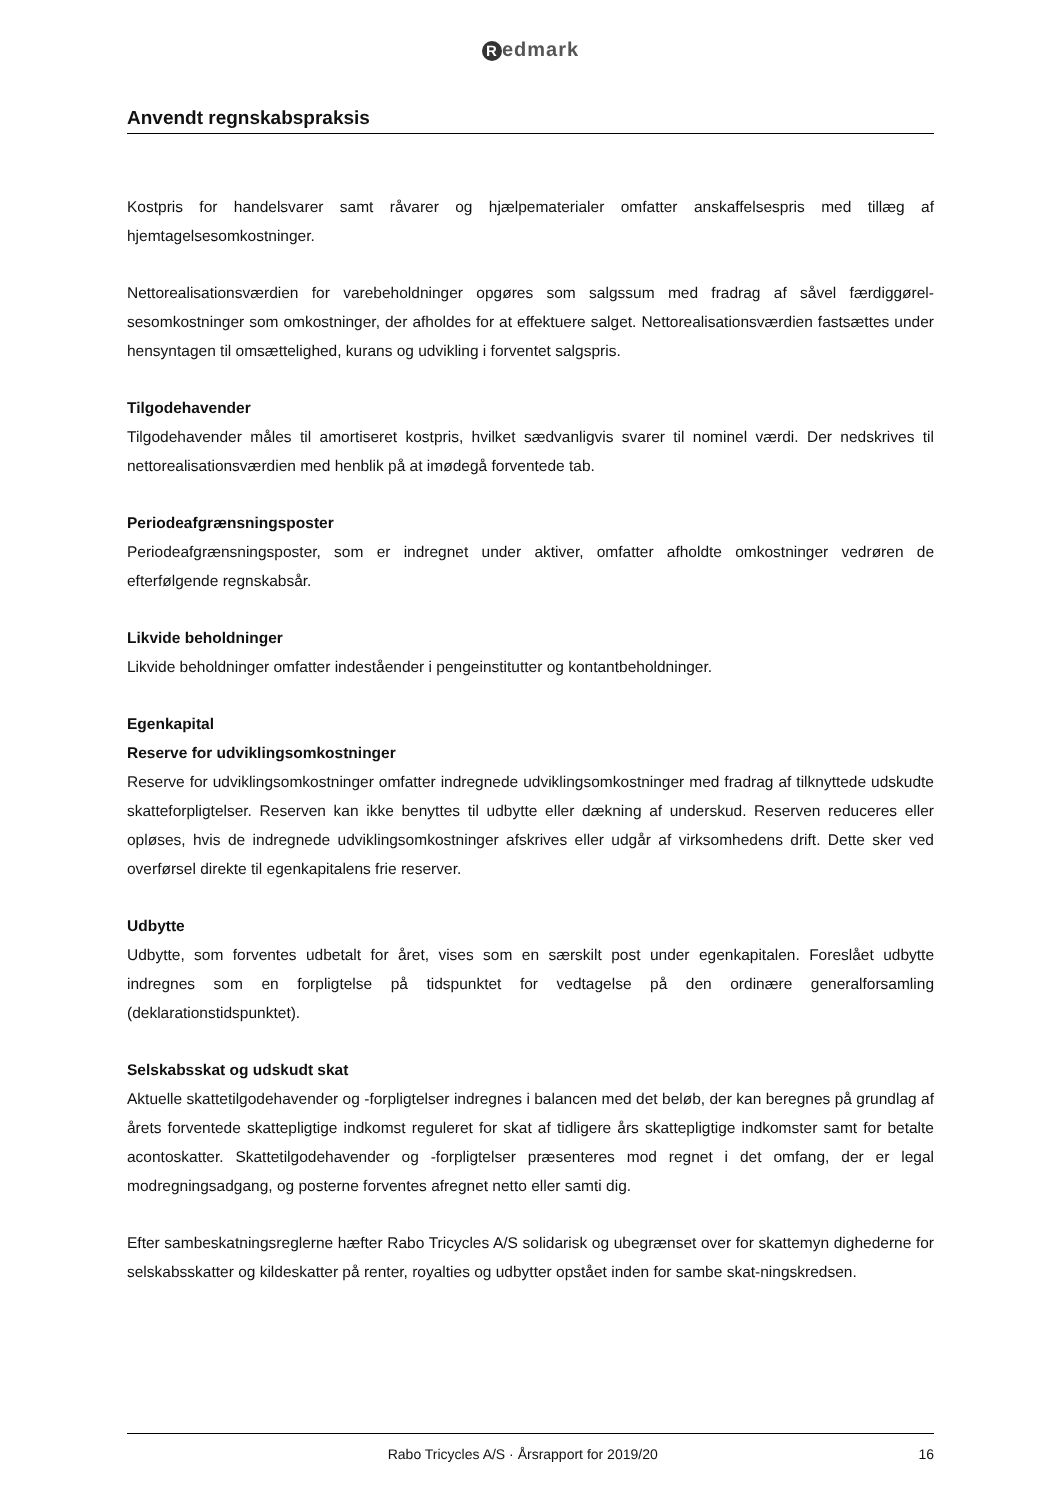Redmark
Anvendt regnskabspraksis
Kostpris for handelsvarer samt råvarer og hjælpematerialer omfatter anskaffelsespris med tillæg af hjemtagelsesomkostninger.
Nettorealisationsværdien for varebeholdninger opgøres som salgssum med fradrag af såvel færdiggørel­sesomkostninger som omkostninger, der afholdes for at effektuere salget. Nettorealisationsværdien fastsættes under hensyntagen til omsættelighed, kurans og udvikling i forventet salgspris.
Tilgodehavender
Tilgodehavender måles til amortiseret kostpris, hvilket sædvanligvis svarer til nominel værdi. Der ned­skrives til nettorealisationsværdien med henblik på at imødegå forventede tab.
Periodeafgrænsningsposter
Periodeafgrænsningsposter, som er indregnet under aktiver, omfatter afholdte omkostninger vedrøren de efterfølgende regnskabsår.
Likvide beholdninger
Likvide beholdninger omfatter indeståender i pengeinstitutter og kontantbeholdninger.
Egenkapital
Reserve for udviklingsomkostninger
Reserve for udviklingsomkostninger omfatter indregnede udviklingsomkostninger med fradrag af til­knyttede udskudte skatteforpligtelser. Reserven kan ikke benyttes til udbytte eller dækning af under­skud. Reserven reduceres eller opløses, hvis de indregnede udviklingsomkostninger afskrives eller udgår af virksomhedens drift. Dette sker ved overførsel direkte til egenkapitalens frie reserver.
Udbytte
Udbytte, som forventes udbetalt for året, vises som en særskilt post under egenkapitalen. Foreslået ud­bytte indregnes som en forpligtelse på tidspunktet for vedtagelse på den ordinære generalforsamling (deklarationstidspunktet).
Selskabsskat og udskudt skat
Aktuelle skattetilgodehavender og -forpligtelser indregnes i balancen med det beløb, der kan beregnes på grundlag af årets forventede skattepligtige indkomst reguleret for skat af tidligere års skattepligtige indkomster samt for betalte acontoskatter. Skattetilgodehavender og -forpligtelser præsenteres mod regnet i det omfang, der er legal modregningsadgang, og posterne forventes afregnet netto eller samti dig.
Efter sambeskatningsreglerne hæfter Rabo Tricycles A/S solidarisk og ubegrænset over for skattemyn dighederne for selskabsskatter og kildeskatter på renter, royalties og udbytter opstået inden for sambe skat-ningskredsen.
Rabo Tricycles A/S · Årsrapport for 2019/20
16